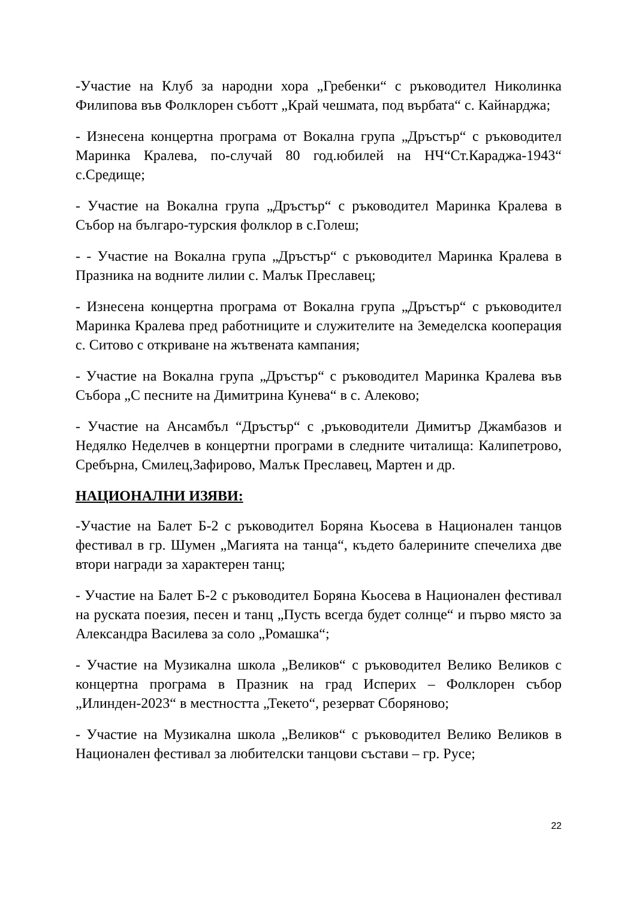-Участие на Клуб за народни хора „Гребенки“ с ръководител Николинка Филипова във Фолклорен съботт „Край чешмата, под върбата“ с. Кайнарджа;
- Изнесена концертна програма от Вокална група „Дръстър“ с ръководител Маринка Кралева, по-случай 80 год.юбилей на НЧ“Ст.Караджа-1943“ с.Средище;
- Участие на Вокална група „Дръстър“ с ръководител Маринка Кралева в Събор на българо-турския фолклор в с.Голеш;
- - Участие на Вокална група „Дръстър“ с ръководител Маринка Кралева в Празника на водните лилии с. Малък Преславец;
- Изнесена концертна програма от Вокална група „Дръстър“ с ръководител Маринка Кралева пред работниците и служителите на Земеделска кооперация с. Ситово с откриване на жътвената кампания;
- Участие на Вокална група „Дръстър“ с ръководител Маринка Кралева във Събора „С песните на Димитрина Кунева“ в с. Алеково;
- Участие на Ансамбъл “Дръстър“ с ,ръководители Димитър Джамбазов и Недялко Неделчев в концертни програми в следните читалища: Калипетрово, Сребърна, Смилец,Зафирово, Малък Преславец, Мартен и др.
НАЦИОНАЛНИ ИЗЯВИ:
-Участие на Балет Б-2 с ръководител Боряна Кьосева в Национален танцов фестивал в гр. Шумен „Магията на танца“, където балерините спечелиха две втори награди за характерен танц;
- Участие на Балет Б-2 с ръководител Боряна Кьосева в Национален фестивал на руската поезия, песен и танц „Пусть всегда будет солнце“ и първо място за Александра Василева за соло „Ромашка“;
- Участие на Музикална школа „Великов“ с ръководител Велико Великов с концертна програма в Празник на град Исперих – Фолклорен събор „Илинден-2023“ в местността „Текето“, резерват Сборяново;
- Участие на Музикална школа „Великов“ с ръководител Велико Великов в Национален фестивал за любителски танцови състави – гр. Русе;
22